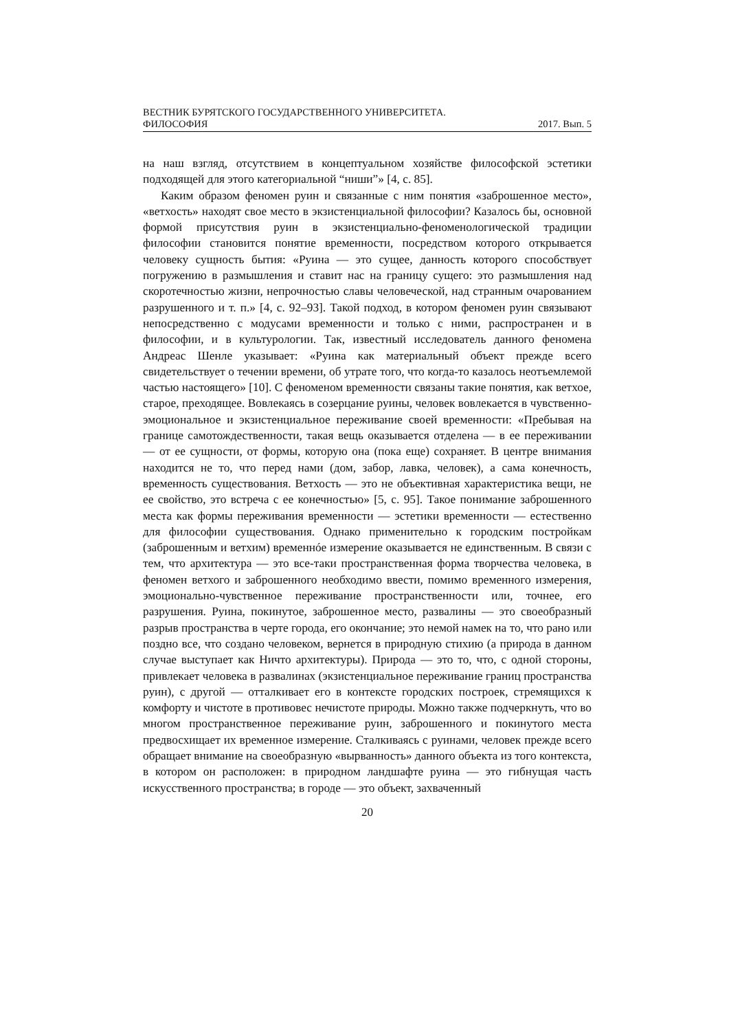ВЕСТНИК БУРЯТСКОГО ГОСУДАРСТВЕННОГО УНИВЕРСИТЕТА.
ФИЛОСОФИЯ 2017. Вып. 5
на наш взгляд, отсутствием в концептуальном хозяйстве философской эстетики подходящей для этого категориальной “ниши”» [4, с. 85].
Каким образом феномен руин и связанные с ним понятия «заброшенное место», «ветхость» находят свое место в экзистенциальной философии? Казалось бы, основной формой присутствия руин в экзистенциально-феноменологической традиции философии становится понятие временности, посредством которого открывается человеку сущность бытия: «Руина — это сущее, данность которого способствует погружению в размышления и ставит нас на границу сущего: это размышления над скоротечностью жизни, непрочностью славы человеческой, над странным очарованием разрушенного и т. п.» [4, с. 92–93]. Такой подход, в котором феномен руин связывают непосредственно с модусами временности и только с ними, распространен и в философии, и в культурологии. Так, известный исследователь данного феномена Андреас Шенле указывает: «Руина как материальный объект прежде всего свидетельствует о течении времени, об утрате того, что когда-то казалось неотъемлемой частью настоящего» [10]. С феноменом временности связаны такие понятия, как ветхое, старое, преходящее. Вовлекаясь в созерцание руины, человек вовлекается в чувственно-эмоциональное и экзистенциальное переживание своей временности: «Пребывая на границе самотождественности, такая вещь оказывается отделена — в ее переживании — от ее сущности, от формы, которую она (пока еще) сохраняет. В центре внимания находится не то, что перед нами (дом, забор, лавка, человек), а сама конечность, временность существования. Ветхость — это не объективная характеристика вещи, не ее свойство, это встреча с ее конечностью» [5, с. 95]. Такое понимание заброшенного места как формы переживания временности — эстетики временности — естественно для философии существования. Однако применительно к городским постройкам (заброшенным и ветхим) временнóе измерение оказывается не единственным. В связи с тем, что архитектура — это все-таки пространственная форма творчества человека, в феномен ветхого и заброшенного необходимо ввести, помимо временного измерения, эмоционально-чувственное переживание пространственности или, точнее, его разрушения. Руина, покинутое, заброшенное место, развалины — это своеобразный разрыв пространства в черте города, его окончание; это немой намек на то, что рано или поздно все, что создано человеком, вернется в природную стихию (а природа в данном случае выступает как Ничто архитектуры). Природа — это то, что, с одной стороны, привлекает человека в развалинах (экзистенциальное переживание границ пространства руин), с другой — отталкивает его в контексте городских построек, стремящихся к комфорту и чистоте в противовес нечистоте природы. Можно также подчеркнуть, что во многом пространственное переживание руин, заброшенного и покинутого места предвосхищает их временное измерение. Сталкиваясь с руинами, человек прежде всего обращает внимание на своеобразную «вырванность» данного объекта из того контекста, в котором он расположен: в природном ландшафте руина — это гибнущая часть искусственного пространства; в городе — это объект, захваченный
20